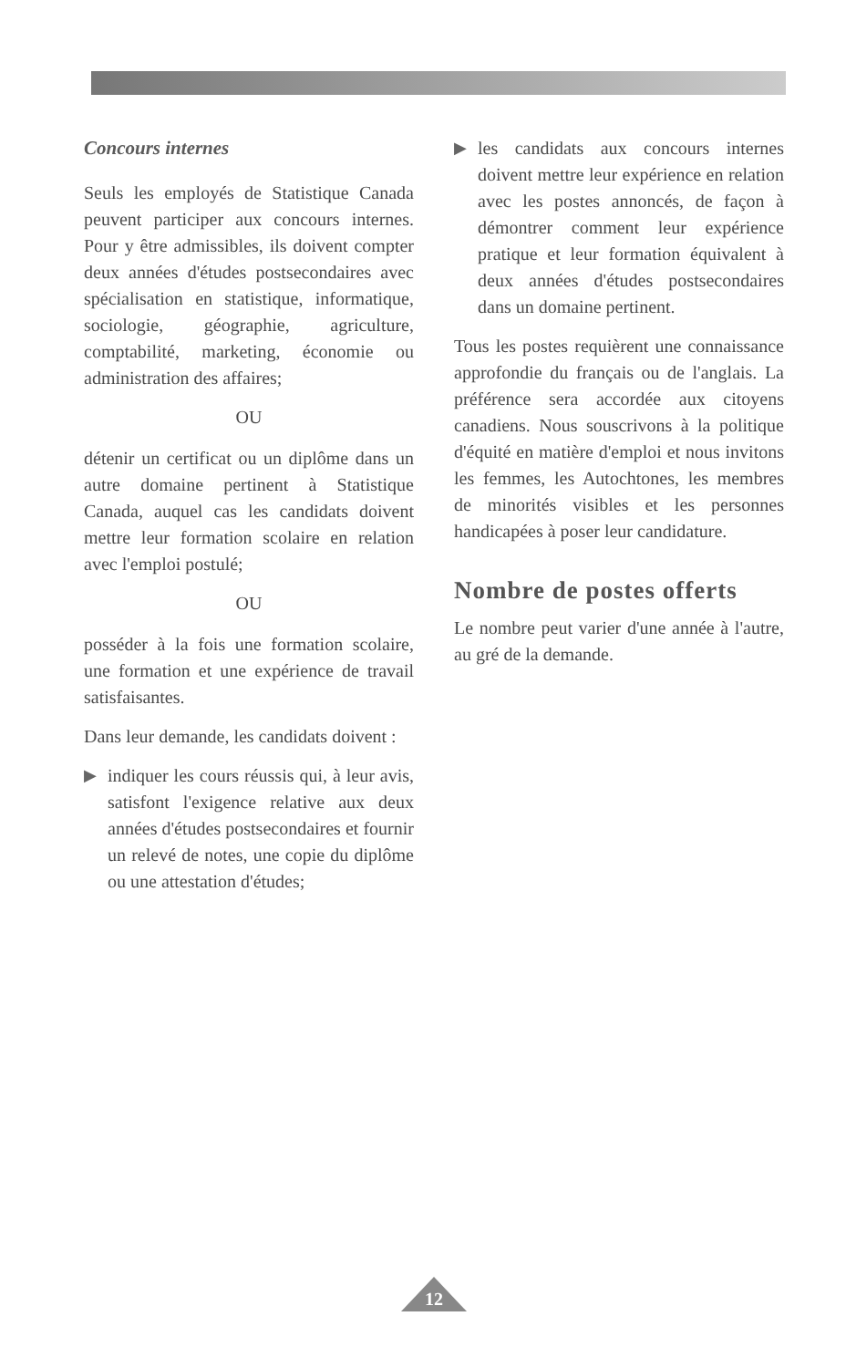Concours internes
Seuls les employés de Statistique Canada peuvent participer aux concours internes. Pour y être admissibles, ils doivent compter deux années d'études postsecondaires avec spécialisation en statistique, informatique, sociologie, géographie, agriculture, comptabilité, marketing, économie ou administration des affaires;
OU
détenir un certificat ou un diplôme dans un autre domaine pertinent à Statistique Canada, auquel cas les candidats doivent mettre leur formation scolaire en relation avec l'emploi postulé;
OU
posséder à la fois une formation scolaire, une formation et une expérience de travail satisfaisantes.
Dans leur demande, les candidats doivent :
▶ indiquer les cours réussis qui, à leur avis, satisfont l'exigence relative aux deux années d'études postsecondaires et fournir un relevé de notes, une copie du diplôme ou une attestation d'études;
▶ les candidats aux concours internes doivent mettre leur expérience en relation avec les postes annoncés, de façon à démontrer comment leur expérience pratique et leur formation équivalent à deux années d'études postsecondaires dans un domaine pertinent.
Tous les postes requièrent une connaissance approfondie du français ou de l'anglais. La préférence sera accordée aux citoyens canadiens. Nous souscrivons à la politique d'équité en matière d'emploi et nous invitons les femmes, les Autochtones, les membres de minorités visibles et les personnes handicapées à poser leur candidature.
Nombre de postes offerts
Le nombre peut varier d'une année à l'autre, au gré de la demande.
12